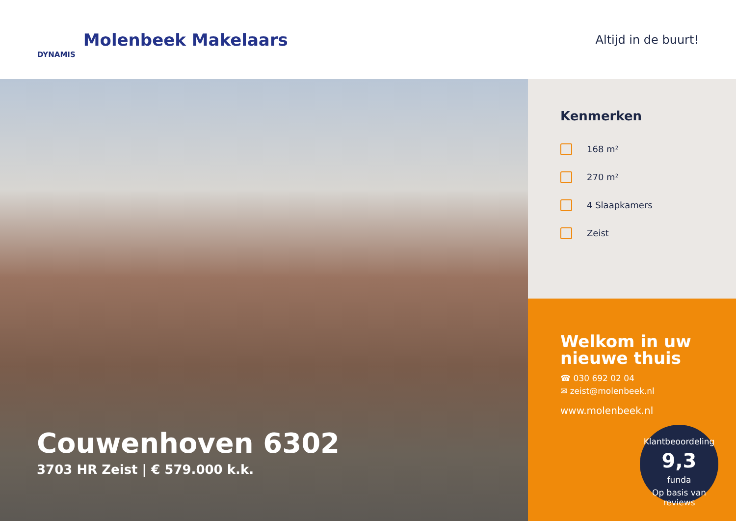DYNAMIS Molenbeek Makelaars
Altijd in de buurt!
Couwenhoven 6302
3703 HR Zeist | € 579.000 k.k.
Kenmerken
168 m²
270 m²
4 Slaapkamers
Zeist
Welkom in uw nieuwe thuis
☎ 030 692 02 04
✉ zeist@molenbeek.nl
www.molenbeek.nl
Klantbeoordeling
9,3
funda
Op basis van reviews